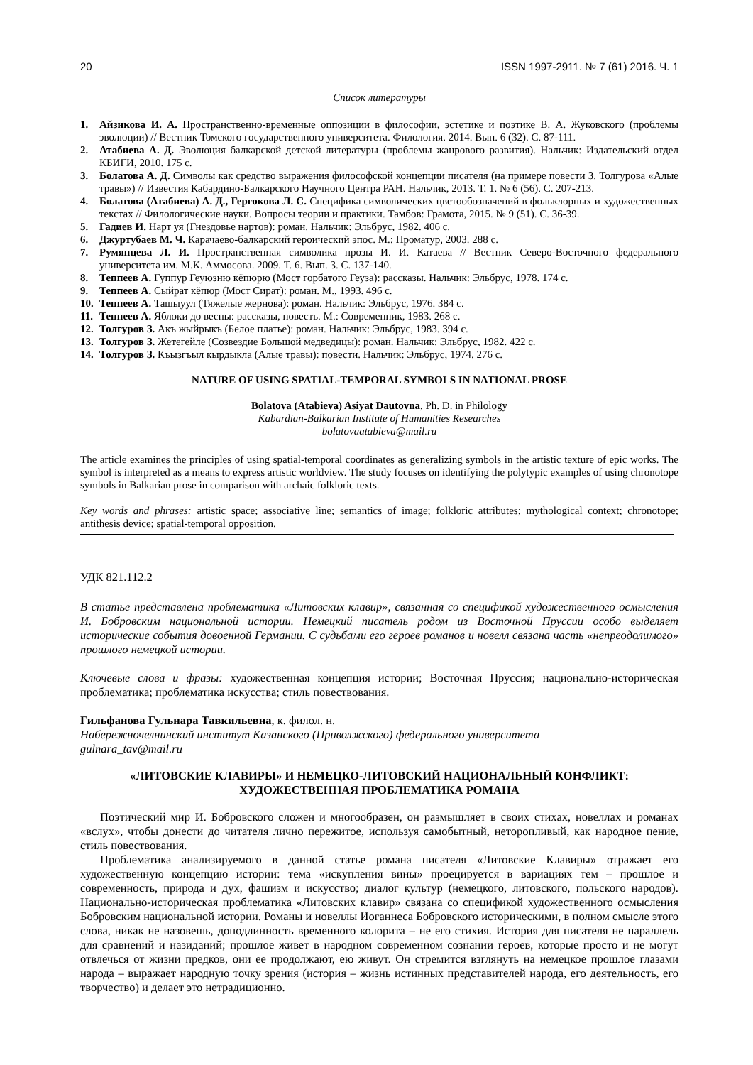20 ISSN 1997-2911. № 7 (61) 2016. Ч. 1
Список литературы
1. Айзикова И. А. Пространственно-временные оппозиции в философии, эстетике и поэтике В. А. Жуковского (проблемы эволюции) // Вестник Томского государственного университета. Филология. 2014. Вып. 6 (32). С. 87-111.
2. Атабиева А. Д. Эволюция балкарской детской литературы (проблемы жанрового развития). Нальчик: Издательский отдел КБИГИ, 2010. 175 с.
3. Болатова А. Д. Символы как средство выражения философской концепции писателя (на примере повести З. Толгурова «Алые травы») // Известия Кабардино-Балкарского Научного Центра РАН. Нальчик, 2013. Т. 1. № 6 (56). С. 207-213.
4. Болатова (Атабиева) А. Д., Гергокова Л. С. Специфика символических цветообозначений в фольклорных и художественных текстах // Филологические науки. Вопросы теории и практики. Тамбов: Грамота, 2015. № 9 (51). С. 36-39.
5. Гадиев И. Нарт уя (Гнездовье нартов): роман. Нальчик: Эльбрус, 1982. 406 с.
6. Джуртубаев М. Ч. Карачаево-балкарский героический эпос. М.: Проматур, 2003. 288 с.
7. Румянцева Л. И. Пространственная символика прозы И. И. Катаева // Вестник Северо-Восточного федерального университета им. М.К. Аммосова. 2009. Т. 6. Вып. 3. С. 137-140.
8. Теппеев А. Гуппур Геуюзню кёпюрю (Мост горбатого Геуза): рассказы. Нальчик: Эльбрус, 1978. 174 с.
9. Теппеев А. Сыйрат кёпюр (Мост Сират): роман. М., 1993. 496 с.
10. Теппеев А. Ташыуул (Тяжелые жернова): роман. Нальчик: Эльбрус, 1976. 384 с.
11. Теппеев А. Яблоки до весны: рассказы, повесть. М.: Современник, 1983. 268 с.
12. Толгуров З. Акъ жыйрыкъ (Белое платье): роман. Нальчик: Эльбрус, 1983. 394 с.
13. Толгуров З. Жетегейле (Созвездие Большой медведицы): роман. Нальчик: Эльбрус, 1982. 422 с.
14. Толгуров З. Къызгъыл кырдыкла (Алые травы): повести. Нальчик: Эльбрус, 1974. 276 с.
NATURE OF USING SPATIAL-TEMPORAL SYMBOLS IN NATIONAL PROSE
Bolatova (Atabieva) Asiyat Dautovna, Ph. D. in Philology
Kabardian-Balkarian Institute of Humanities Researches
bolatovaatabieva@mail.ru
The article examines the principles of using spatial-temporal coordinates as generalizing symbols in the artistic texture of epic works. The symbol is interpreted as a means to express artistic worldview. The study focuses on identifying the polytypic examples of using chronotope symbols in Balkarian prose in comparison with archaic folkloric texts.
Key words and phrases: artistic space; associative line; semantics of image; folkloric attributes; mythological context; chronotope; antithesis device; spatial-temporal opposition.
УДК 821.112.2
В статье представлена проблематика «Литовских клавир», связанная со спецификой художественного осмысления И. Бобровским национальной истории. Немецкий писатель родом из Восточной Пруссии особо выделяет исторические события довоенной Германии. С судьбами его героев романов и новелл связана часть «непреодолимого» прошлого немецкой истории.
Ключевые слова и фразы: художественная концепция истории; Восточная Пруссия; национально-историческая проблематика; проблематика искусства; стиль повествования.
Гильфанова Гульнара Тавкильевна, к. филол. н.
Набережночелнинский институт Казанского (Приволжского) федерального университета
gulnara_tav@mail.ru
«ЛИТОВСКИЕ КЛАВИРЫ» И НЕМЕЦКО-ЛИТОВСКИЙ НАЦИОНАЛЬНЫЙ КОНФЛИКТ:
ХУДОЖЕСТВЕННАЯ ПРОБЛЕМАТИКА РОМАНА
Поэтический мир И. Бобровского сложен и многообразен, он размышляет в своих стихах, новеллах и романах «вслух», чтобы донести до читателя лично пережитое, используя самобытный, неторопливый, как народное пение, стиль повествования.
Проблематика анализируемого в данной статье романа писателя «Литовские Клавиры» отражает его художественную концепцию истории: тема «искупления вины» проецируется в вариациях тем – прошлое и современность, природа и дух, фашизм и искусство; диалог культур (немецкого, литовского, польского народов). Национально-историческая проблематика «Литовских клавир» связана со спецификой художественного осмысления Бобровским национальной истории. Романы и новеллы Иоганнеса Бобровского историческими, в полном смысле этого слова, никак не назовешь, доподлинность временного колорита – не его стихия. История для писателя не параллель для сравнений и назиданий; прошлое живет в народном современном сознании героев, которые просто и не могут отвлечься от жизни предков, они ее продолжают, ею живут. Он стремится взглянуть на немецкое прошлое глазами народа – выражает народную точку зрения (история – жизнь истинных представителей народа, его деятельность, его творчество) и делает это нетрадиционно.